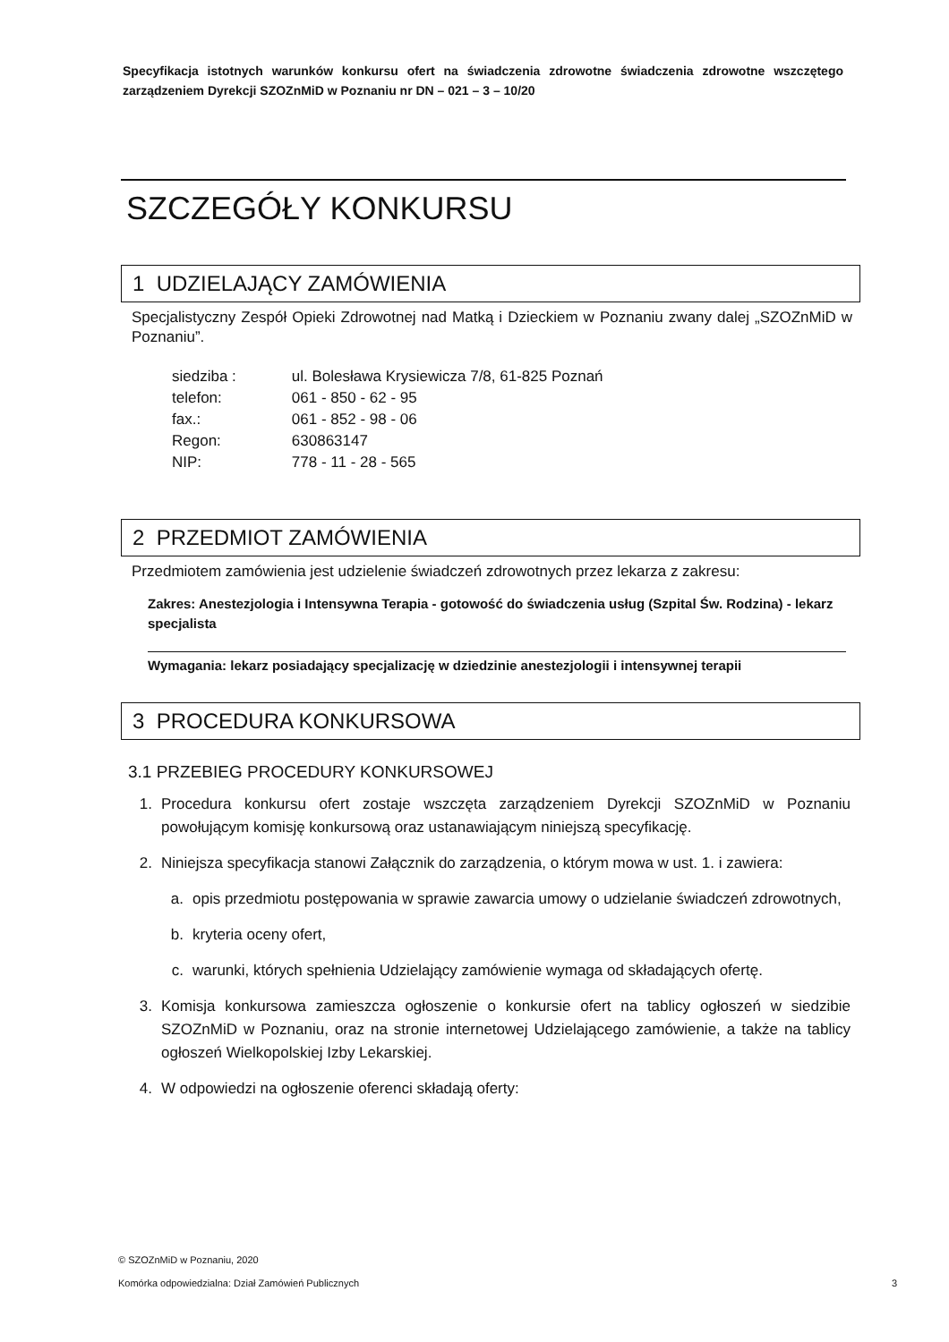Specyfikacja istotnych warunków konkursu ofert na świadczenia zdrowotne świadczenia zdrowotne wszczętego zarządzeniem Dyrekcji SZOZnMiD w Poznaniu nr DN – 021 – 3 – 10/20
SZCZEGÓŁY KONKURSU
1 UDZIELAJĄCY ZAMÓWIENIA
Specjalistyczny Zespół Opieki Zdrowotnej nad Matką i Dzieckiem w Poznaniu zwany dalej „SZOZnMiD w Poznaniu”.
| siedziba : | ul. Bolesława Krysiewicza 7/8, 61-825 Poznań |
| telefon: | 061 - 850 - 62 - 95 |
| fax.: | 061 - 852 - 98 - 06 |
| Regon: | 630863147 |
| NIP: | 778 - 11 - 28 - 565 |
2 PRZEDMIOT ZAMÓWIENIA
Przedmiotem zamówienia jest udzielenie świadczeń zdrowotnych przez lekarza z zakresu:
Zakres: Anestezjologia i Intensywna Terapia - gotowość do świadczenia usług (Szpital Św. Rodzina) - lekarz specjalista
Wymagania: lekarz posiadający specjalizację w dziedzinie anestezjologii i intensywnej terapii
3 PROCEDURA KONKURSOWA
3.1 PRZEBIEG PROCEDURY KONKURSOWEJ
1. Procedura konkursu ofert zostaje wszczęta zarządzeniem Dyrekcji SZOZnMiD w Poznaniu powołującym komisję konkursową oraz ustanawiającym niniejszą specyfikację.
2. Niniejsza specyfikacja stanowi Załącznik do zarządzenia, o którym mowa w ust. 1. i zawiera:
a. opis przedmiotu postępowania w sprawie zawarcia umowy o udzielanie świadczeń zdrowotnych,
b. kryteria oceny ofert,
c. warunki, których spełnienia Udzielający zamówienie wymaga od składających ofertę.
3. Komisja konkursowa zamieszcza ogłoszenie o konkursie ofert na tablicy ogłoszeń w siedzibie SZOZnMiD w Poznaniu, oraz na stronie internetowej Udzielającego zamówienie, a także na tablicy ogłoszeń Wielkopolskiej Izby Lekarskiej.
4. W odpowiedzi na ogłoszenie oferenci składają oferty:
© SZOZnMiD w Poznaniu, 2020
Komórka odpowiedzialna: Dział Zamówień Publicznych 3